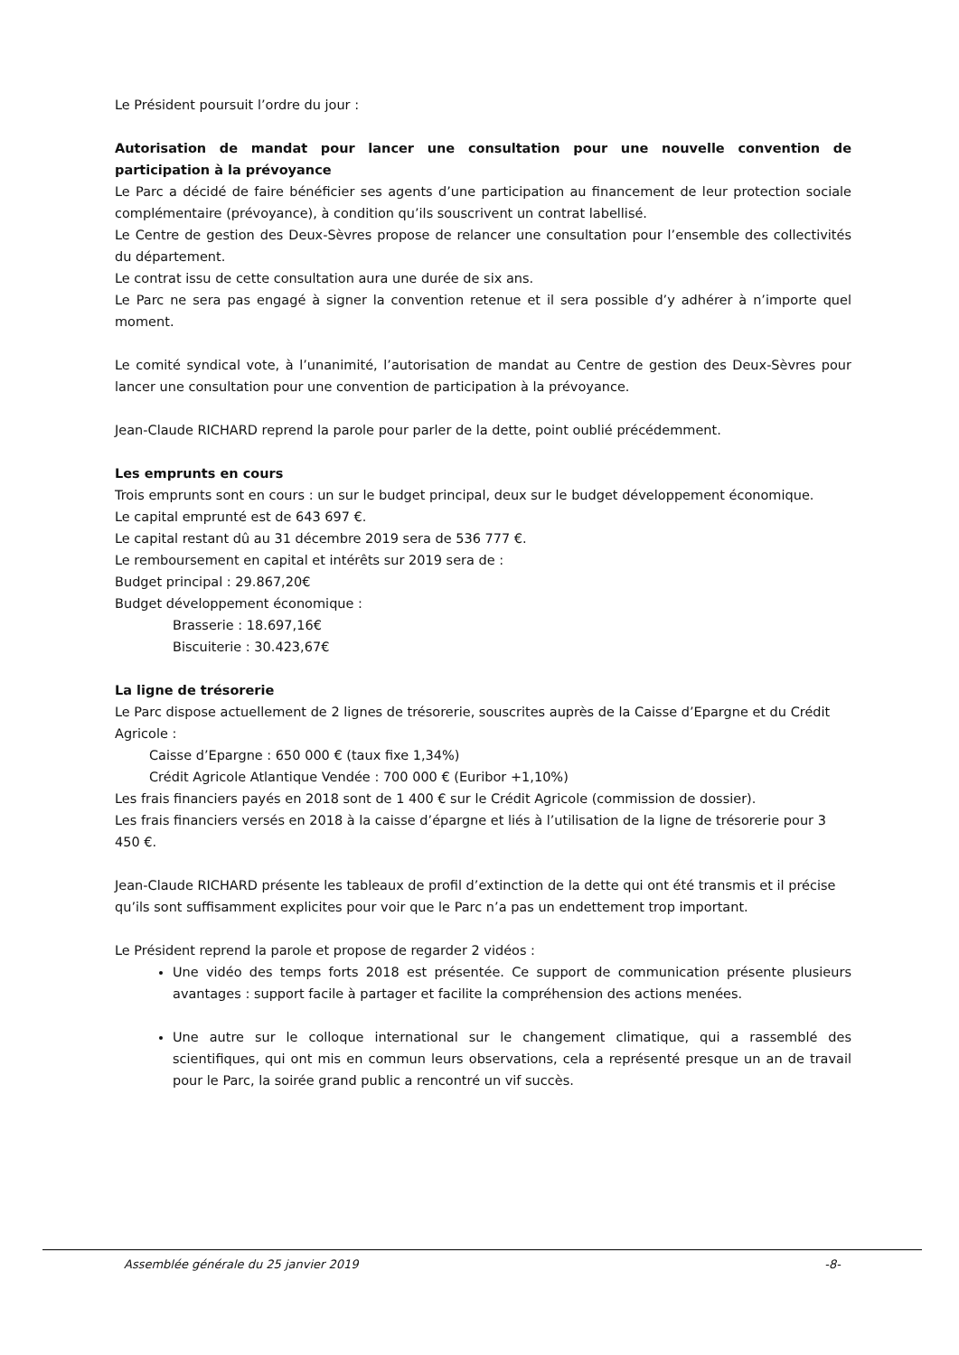Le Président poursuit l’ordre du jour :
Autorisation de mandat pour lancer une consultation pour une nouvelle convention de participation à la prévoyance
Le Parc a décidé de faire bénéficier ses agents d’une participation au financement de leur protection sociale complémentaire (prévoyance), à condition qu’ils souscrivent un contrat labellisé.
Le Centre de gestion des Deux-Sèvres propose de relancer une consultation pour l’ensemble des collectivités du département.
Le contrat issu de cette consultation aura une durée de six ans.
Le Parc ne sera pas engagé à signer la convention retenue et il sera possible d’y adhérer à n’importe quel moment.
Le comité syndical vote, à l’unanimité, l’autorisation de mandat au Centre de gestion des Deux-Sèvres pour lancer une consultation pour une convention de participation à la prévoyance.
Jean-Claude RICHARD reprend la parole pour parler de la dette, point oublié précédemment.
Les emprunts en cours
Trois emprunts sont en cours : un sur le budget principal, deux sur le budget développement économique.
Le capital emprunté est de 643 697 €.
Le capital restant dû au 31 décembre 2019 sera de 536 777 €.
Le remboursement en capital et intérêts sur 2019 sera de :
Budget principal : 29.867,20€
Budget développement économique :
Brasserie : 18.697,16€
Biscuiterie : 30.423,67€
La ligne de trésorerie
Le Parc dispose actuellement de 2 lignes de trésorerie, souscrites auprès de la Caisse d’Epargne et du Crédit Agricole :
Caisse d’Epargne : 650 000 € (taux fixe 1,34%)
Crédit Agricole Atlantique Vendée : 700 000 € (Euribor +1,10%)
Les frais financiers payés en 2018 sont de 1 400 € sur le Crédit Agricole (commission de dossier).
Les frais financiers versés en 2018 à la caisse d’épargne et liés à l’utilisation de la ligne de trésorerie pour 3 450 €.
Jean-Claude RICHARD présente les tableaux de profil d’extinction de la dette qui ont été transmis et il précise qu’ils sont suffisamment explicites pour voir que le Parc n’a pas un endettement trop important.
Le Président reprend la parole et propose de regarder 2 vidéos :
Une vidéo des temps forts 2018 est présentée. Ce support de communication présente plusieurs avantages : support facile à partager et facilite la compréhension des actions menées.
Une autre sur le colloque international sur le changement climatique, qui a rassemblé des scientifiques, qui ont mis en commun leurs observations, cela a représenté presque un an de travail pour le Parc, la soirée grand public a rencontré un vif succès.
Assemblée générale du 25 janvier 2019 -8-